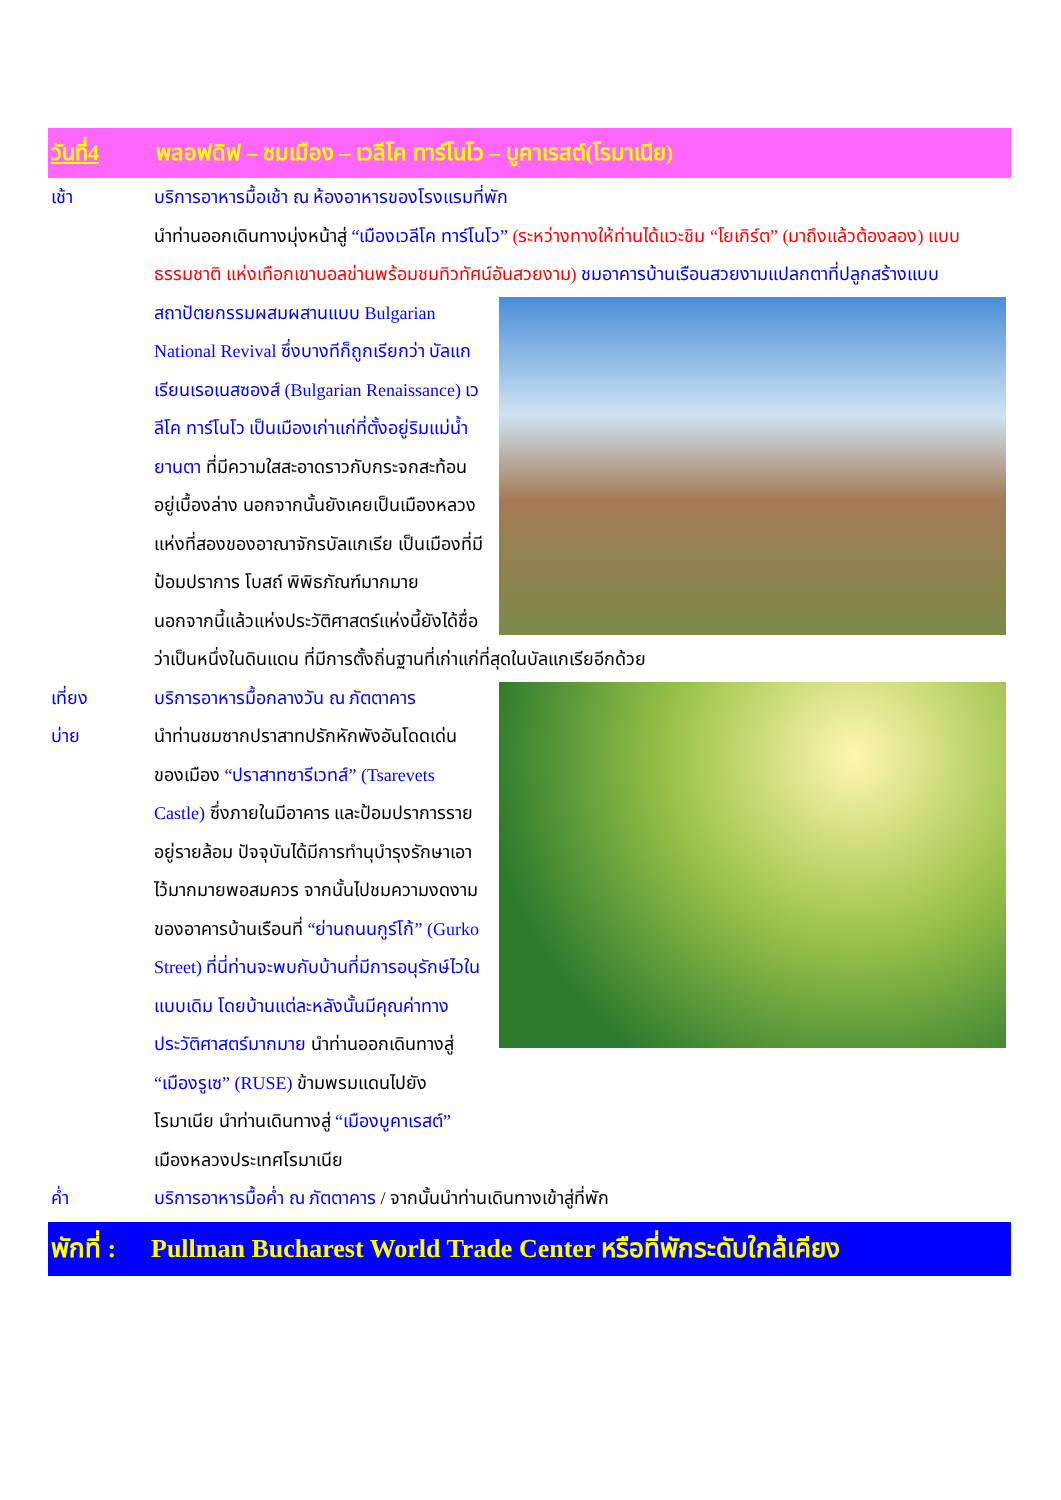วันที่4 พลอฟดิฟ – ชมเมือง – เวลีโค ทาร์โนโว – บูคาเรสต์(โรมาเนีย)
เช้า บริการอาหารมื้อเช้า ณ ห้องอาหารของโรงแรมที่พัก
นำท่านออกเดินทางมุ่งหน้าสู่ “เมืองเวลีโค ทาร์โนโว” (ระหว่างทางให้ท่านได้แวะชิม “โยเกิร์ต” (มาถึงแล้วต้องลอง) แบบธรรมชาติ แห่งเทือกเขาบอลข่านพร้อมชมทิวทัศน์อันสวยงาม)
ชมอาคารบ้านเรือนสวยงามแปลกตาที่ปลูกสร้างแบบสถาปัตยกรรมผสมผสานแบบ Bulgarian National Revival ซึ่งบางทีก็ถูกเรียกว่า บัลแกเรียนเรอเนสซองส์ (Bulgarian Renaissance) เวลีโค ทาร์โนโว เป็นเมืองเก่าแก่ที่ตั้งอยู่ริมแม่น้ำยานตา ที่มีความใสสะอาดราวกับกระจกสะท้อนอยู่เบื้องล่าง นอกจากนั้นยังเคยเป็นเมืองหลวงแห่งที่สองของอาณาจักรบัลแกเรีย เป็นเมืองที่มีป้อมปราการ โบสถ์ พิพิธภัณฑ์มากมาย นอกจากนี้แล้วแห่งประวัติศาสตร์แห่งนี้ยังได้ชื่อว่าเป็นหนึ่งในดินแดน ที่มีการตั้งถิ่นฐานที่เก่าแก่ที่สุดในบัลแกเรียอีกด้วย
เที่ยง บริการอาหารมื้อกลางวัน ณ ภัตตาคาร
บ่าย นำท่านชมซากปราสาทปรักหักพังอันโดดเด่นของเมือง “ปราสาทซารีเวทส์” (Tsarevets Castle) ซึ่งภายในมีอาคาร และป้อมปราการรายอยู่รายล้อม ปัจจุบันได้มีการทำนุบำรุงรักษาเอาไว้มากมายพอสมควร จากนั้นไปชมความงดงามของอาคารบ้านเรือนที่ “ย่านถนนกูร์โก้” (Gurko Street) ที่นี่ท่านจะพบกับบ้านที่มีการอนุรักษ์ไวในแบบเดิม โดยบ้านแต่ละหลังนั้นมีคุณค่าทางประวัติศาสตร์มากมาย นำท่านออกเดินทางสู่ “เมืองรูเซ” (RUSE) ข้ามพรมแดนไปยังโรมาเนีย นำท่านเดินทางสู่ “เมืองบูคาเรสต์” เมืองหลวงประเทศโรมาเนีย
ค่ำ บริการอาหารมื้อค่ำ ณ ภัตตาคาร / จากนั้นนำท่านเดินทางเข้าสู่ที่พัก
พักที่ : Pullman Bucharest World Trade Center หรือที่พักระดับใกล้เคียง